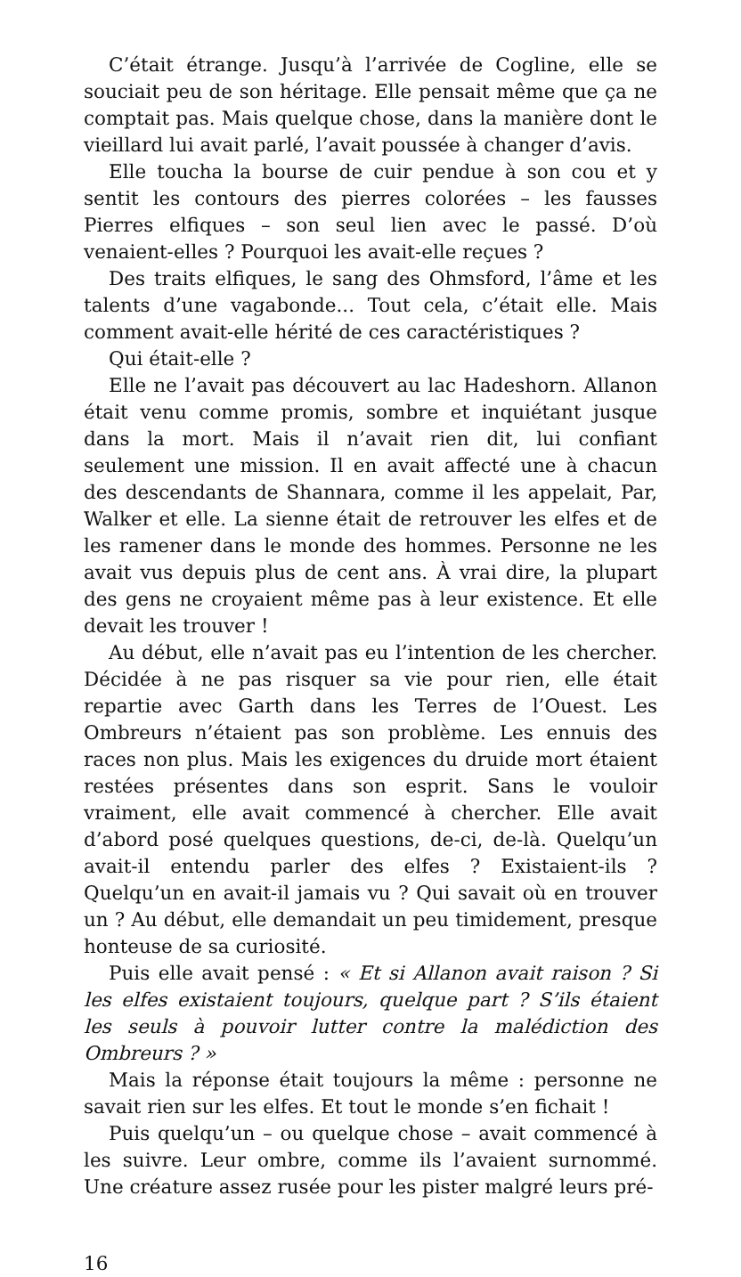C’était étrange. Jusqu’à l’arrivée de Cogline, elle se souciait peu de son héritage. Elle pensait même que ça ne comptait pas. Mais quelque chose, dans la manière dont le vieillard lui avait parlé, l’avait poussée à changer d’avis.
Elle toucha la bourse de cuir pendue à son cou et y sentit les contours des pierres colorées – les fausses Pierres elfiques – son seul lien avec le passé. D’où venaient-elles ? Pourquoi les avait-elle reçues ?
Des traits elfiques, le sang des Ohmsford, l’âme et les talents d’une vagabonde... Tout cela, c’était elle. Mais comment avait-elle hérité de ces caractéristiques ?
Qui était-elle ?
Elle ne l’avait pas découvert au lac Hadeshorn. Allanon était venu comme promis, sombre et inquiétant jusque dans la mort. Mais il n’avait rien dit, lui confiant seulement une mission. Il en avait affecté une à chacun des descendants de Shannara, comme il les appelait, Par, Walker et elle. La sienne était de retrouver les elfes et de les ramener dans le monde des hommes. Personne ne les avait vus depuis plus de cent ans. À vrai dire, la plupart des gens ne croyaient même pas à leur existence. Et elle devait les trouver !
Au début, elle n’avait pas eu l’intention de les chercher. Décidée à ne pas risquer sa vie pour rien, elle était repartie avec Garth dans les Terres de l’Ouest. Les Ombreurs n’étaient pas son problème. Les ennuis des races non plus. Mais les exigences du druide mort étaient restées présentes dans son esprit. Sans le vouloir vraiment, elle avait commencé à chercher. Elle avait d’abord posé quelques questions, de-ci, de-là. Quelqu’un avait-il entendu parler des elfes ? Existaient-ils ? Quelqu’un en avait-il jamais vu ? Qui savait où en trouver un ? Au début, elle demandait un peu timidement, presque honteuse de sa curiosité.
Puis elle avait pensé : « Et si Allanon avait raison ? Si les elfes existaient toujours, quelque part ? S’ils étaient les seuls à pouvoir lutter contre la malédiction des Ombreurs ? »
Mais la réponse était toujours la même : personne ne savait rien sur les elfes. Et tout le monde s’en fichait !
Puis quelqu’un – ou quelque chose – avait commencé à les suivre. Leur ombre, comme ils l’avaient surnommé. Une créature assez rusée pour les pister malgré leurs pré-
16